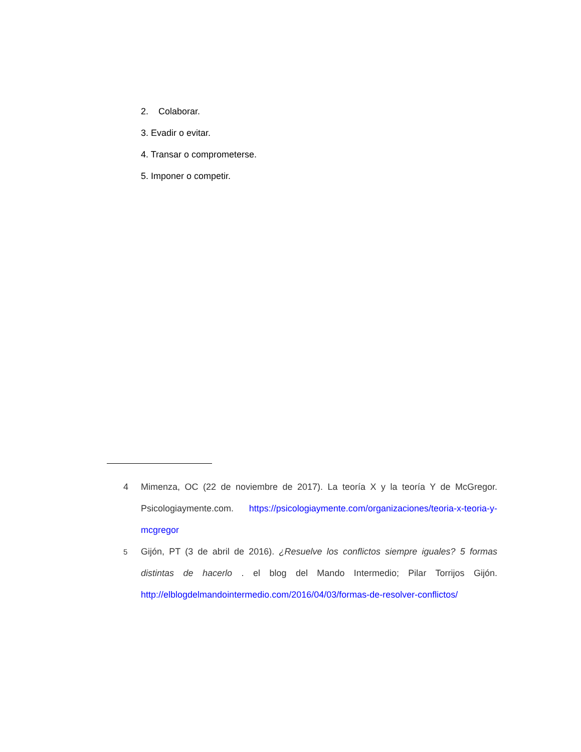2. Colaborar.
3. Evadir o evitar.
4. Transar o comprometerse.
5. Imponer o competir.
4 Mimenza, OC (22 de noviembre de 2017). La teoría X y la teoría Y de McGregor. Psicologiaymente.com. https://psicologiaymente.com/organizaciones/teoria-x-teoria-y-mcgregor
<sup>5</sup> Gijón, PT (3 de abril de 2016). ¿Resuelve los conflictos siempre iguales? 5 formas distintas de hacerlo . el blog del Mando Intermedio; Pilar Torrijos Gijón. http://elblogdelmandointermedio.com/2016/04/03/formas-de-resolver-conflictos/